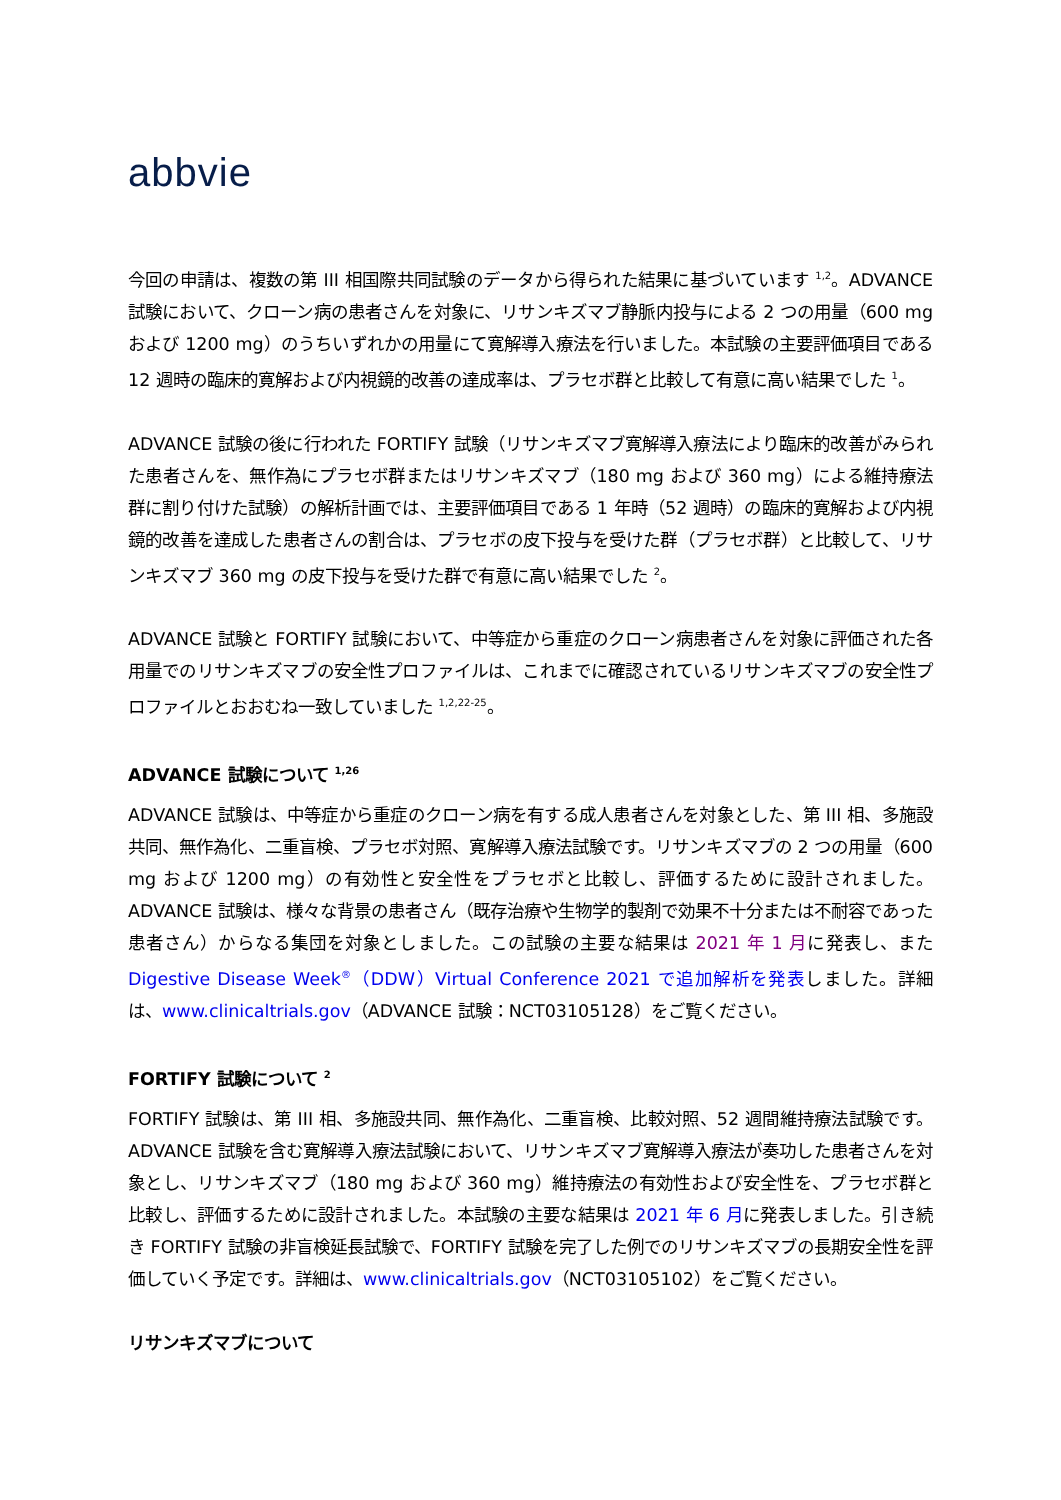abbvie
今回の申請は、複数の第 III 相国際共同試験のデータから得られた結果に基づいています <sup>1,2</sup>。ADVANCE 試験において、クローン病の患者さんを対象に、リサンキズマブ静脈内投与による 2 つの用量（600 mg および 1200 mg）のうちいずれかの用量にて寛解導入療法を行いました。本試験の主要評価項目である 12 週時の臨床的寛解および内視鏡的改善の達成率は、プラセボ群と比較して有意に高い結果でした <sup>1</sup>。
ADVANCE 試験の後に行われた FORTIFY 試験（リサンキズマブ寛解導入療法により臨床的改善がみられた患者さんを、無作為にプラセボ群またはリサンキズマブ（180 mg および 360 mg）による維持療法群に割り付けた試験）の解析計画では、主要評価項目である 1 年時（52 週時）の臨床的寛解および内視鏡的改善を達成した患者さんの割合は、プラセボの皮下投与を受けた群（プラセボ群）と比較して、リサンキズマブ 360 mg の皮下投与を受けた群で有意に高い結果でした <sup>2</sup>。
ADVANCE 試験と FORTIFY 試験において、中等症から重症のクローン病患者さんを対象に評価された各用量でのリサンキズマブの安全性プロファイルは、これまでに確認されているリサンキズマブの安全性プロファイルとおおむね一致していました <sup>1,2,22-25</sup>。
ADVANCE 試験について <sup>1,26</sup>
ADVANCE 試験は、中等症から重症のクローン病を有する成人患者さんを対象とした、第 III 相、多施設共同、無作為化、二重盲検、プラセボ対照、寛解導入療法試験です。リサンキズマブの 2 つの用量（600 mg および 1200 mg）の有効性と安全性をプラセボと比較し、評価するために設計されました。ADVANCE 試験は、様々な背景の患者さん（既存治療や生物学的製剤で効果不十分または不耐容であった患者さん）からなる集団を対象としました。この試験の主要な結果は 2021 年 1 月に発表し、また Digestive Disease Week<sup>®</sup>（DDW）Virtual Conference 2021 で追加解析を発表しました。詳細は、www.clinicaltrials.gov（ADVANCE 試験：NCT03105128）をご覧ください。
FORTIFY 試験について <sup>2</sup>
FORTIFY 試験は、第 III 相、多施設共同、無作為化、二重盲検、比較対照、52 週間維持療法試験です。ADVANCE 試験を含む寛解導入療法試験において、リサンキズマブ寛解導入療法が奏功した患者さんを対象とし、リサンキズマブ（180 mg および 360 mg）維持療法の有効性および安全性を、プラセボ群と比較し、評価するために設計されました。本試験の主要な結果は 2021 年 6 月に発表しました。引き続き FORTIFY 試験の非盲検延長試験で、FORTIFY 試験を完了した例でのリサンキズマブの長期安全性を評価していく予定です。詳細は、www.clinicaltrials.gov（NCT03105102）をご覧ください。
リサンキズマブについて